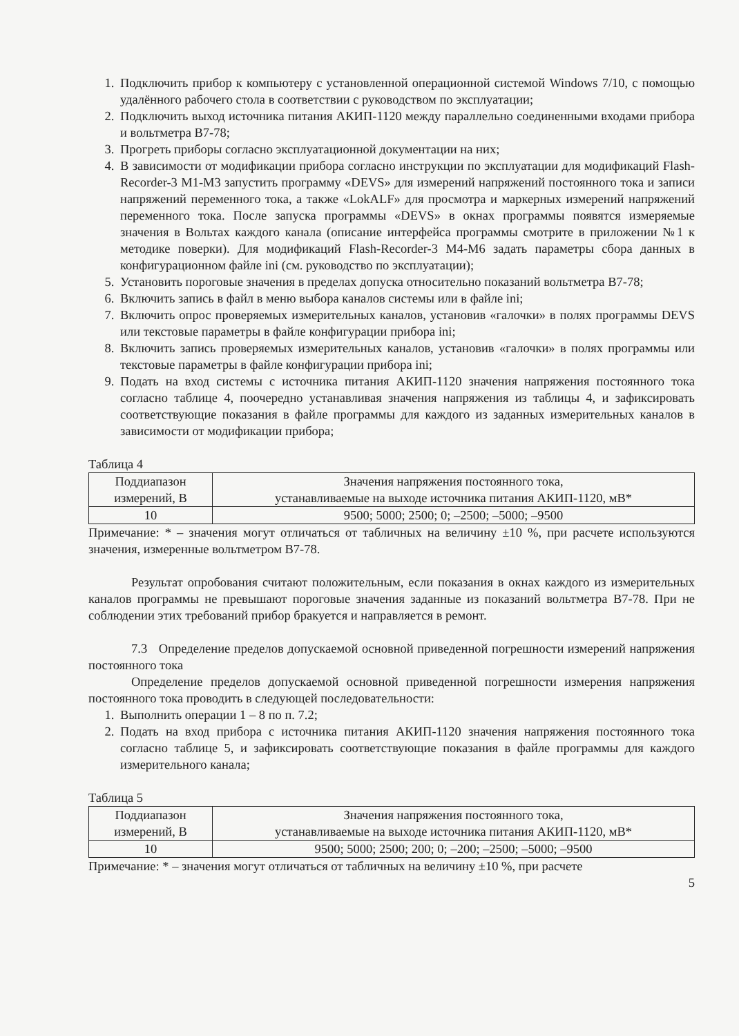1. Подключить прибор к компьютеру с установленной операционной системой Windows 7/10, с помощью удалённого рабочего стола в соответствии с руководством по эксплуатации;
2. Подключить выход источника питания АКИП-1120 между параллельно соединенными входами прибора и вольтметра В7-78;
3. Прогреть приборы согласно эксплуатационной документации на них;
4. В зависимости от модификации прибора согласно инструкции по эксплуатации для модификаций Flash-Recorder-3 M1-M3 запустить программу «DEVS» для измерений напряжений постоянного тока и записи напряжений переменного тока, а также «LokALF» для просмотра и маркерных измерений напряжений переменного тока. После запуска программы «DEVS» в окнах программы появятся измеряемые значения в Вольтах каждого канала (описание интерфейса программы смотрите в приложении №1 к методике поверки). Для модификаций Flash-Recorder-3 M4-M6 задать параметры сбора данных в конфигурационном файле ini (см. руководство по эксплуатации);
5. Установить пороговые значения в пределах допуска относительно показаний вольтметра В7-78;
6. Включить запись в файл в меню выбора каналов системы или в файле ini;
7. Включить опрос проверяемых измерительных каналов, установив «галочки» в полях программы DEVS или текстовые параметры в файле конфигурации прибора ini;
8. Включить запись проверяемых измерительных каналов, установив «галочки» в полях программы или текстовые параметры в файле конфигурации прибора ini;
9. Подать на вход системы с источника питания АКИП-1120 значения напряжения постоянного тока согласно таблице 4, поочередно устанавливая значения напряжения из таблицы 4, и зафиксировать соответствующие показания в файле программы для каждого из заданных измерительных каналов в зависимости от модификации прибора;
Таблица 4
| Поддиапазон измерений, В | Значения напряжения постоянного тока, устанавливаемые на выходе источника питания АКИП-1120, мВ* |
| --- | --- |
| 10 | 9500; 5000; 2500; 0; –2500; –5000; –9500 |
Примечание: * – значения могут отличаться от табличных на величину ±10 %, при расчете используются значения, измеренные вольтметром В7-78.
Результат опробования считают положительным, если показания в окнах каждого из измерительных каналов программы не превышают пороговые значения заданные из показаний вольтметра В7-78. При не соблюдении этих требований прибор бракуется и направляется в ремонт.
7.3 Определение пределов допускаемой основной приведенной погрешности измерений напряжения постоянного тока
Определение пределов допускаемой основной приведенной погрешности измерения напряжения постоянного тока проводить в следующей последовательности:
1. Выполнить операции 1 – 8 по п. 7.2;
2. Подать на вход прибора с источника питания АКИП-1120 значения напряжения постоянного тока согласно таблице 5, и зафиксировать соответствующие показания в файле программы для каждого измерительного канала;
Таблица 5
| Поддиапазон измерений, В | Значения напряжения постоянного тока, устанавливаемые на выходе источника питания АКИП-1120, мВ* |
| --- | --- |
| 10 | 9500; 5000; 2500; 200; 0; –200; –2500; –5000; –9500 |
Примечание: * – значения могут отличаться от табличных на величину ±10 %, при расчете
5